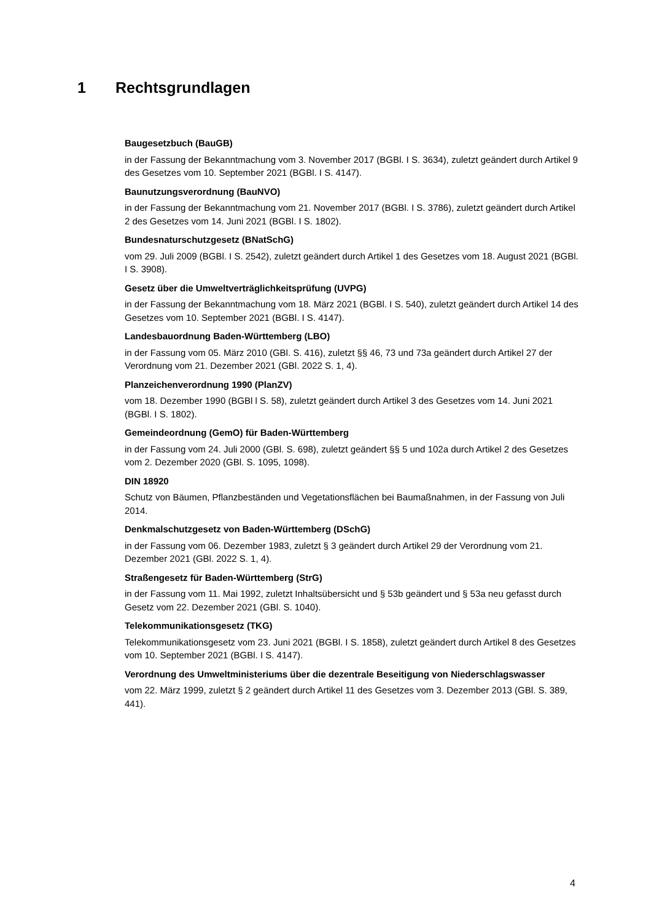1 Rechtsgrundlagen
Baugesetzbuch (BauGB)
in der Fassung der Bekanntmachung vom 3. November 2017 (BGBl. I S. 3634), zuletzt geändert durch Artikel 9 des Gesetzes vom 10. September 2021 (BGBl. I S. 4147).
Baunutzungsverordnung (BauNVO)
in der Fassung der Bekanntmachung vom 21. November 2017 (BGBl. I S. 3786), zuletzt geändert durch Artikel 2 des Gesetzes vom 14. Juni 2021 (BGBl. I S. 1802).
Bundesnaturschutzgesetz (BNatSchG)
vom 29. Juli 2009 (BGBl. I S. 2542), zuletzt geändert durch Artikel 1 des Gesetzes vom 18. August 2021 (BGBl. I S. 3908).
Gesetz über die Umweltverträglichkeitsprüfung (UVPG)
in der Fassung der Bekanntmachung vom 18. März 2021 (BGBl. I S. 540), zuletzt geändert durch Artikel 14 des Gesetzes vom 10. September 2021 (BGBl. I S. 4147).
Landesbauordnung Baden-Württemberg (LBO)
in der Fassung vom 05. März 2010 (GBl. S. 416), zuletzt §§ 46, 73 und 73a geändert durch Artikel 27 der Verordnung vom 21. Dezember 2021 (GBl. 2022 S. 1, 4).
Planzeichenverordnung 1990 (PlanZV)
vom 18. Dezember 1990 (BGBl l S. 58), zuletzt geändert durch Artikel 3 des Gesetzes vom 14. Juni 2021 (BGBl. I S. 1802).
Gemeindeordnung (GemO) für Baden-Württemberg
in der Fassung vom 24. Juli 2000 (GBl. S. 698), zuletzt geändert §§ 5 und 102a durch Artikel 2 des Gesetzes vom 2. Dezember 2020 (GBl. S. 1095, 1098).
DIN 18920
Schutz von Bäumen, Pflanzbeständen und Vegetationsflächen bei Baumaßnahmen, in der Fassung von Juli 2014.
Denkmalschutzgesetz von Baden-Württemberg (DSchG)
in der Fassung vom 06. Dezember 1983, zuletzt § 3 geändert durch Artikel 29 der Verordnung vom 21. Dezember 2021 (GBl. 2022 S. 1, 4).
Straßengesetz für Baden-Württemberg (StrG)
in der Fassung vom 11. Mai 1992, zuletzt Inhaltsübersicht und § 53b geändert und § 53a neu gefasst durch Gesetz vom 22. Dezember 2021 (GBl. S. 1040).
Telekommunikationsgesetz (TKG)
Telekommunikationsgesetz vom 23. Juni 2021 (BGBl. I S. 1858), zuletzt geändert durch Artikel 8 des Gesetzes vom 10. September 2021 (BGBl. I S. 4147).
Verordnung des Umweltministeriums über die dezentrale Beseitigung von Niederschlagswasser
vom 22. März 1999, zuletzt § 2 geändert durch Artikel 11 des Gesetzes vom 3. Dezember 2013 (GBl. S. 389, 441).
4